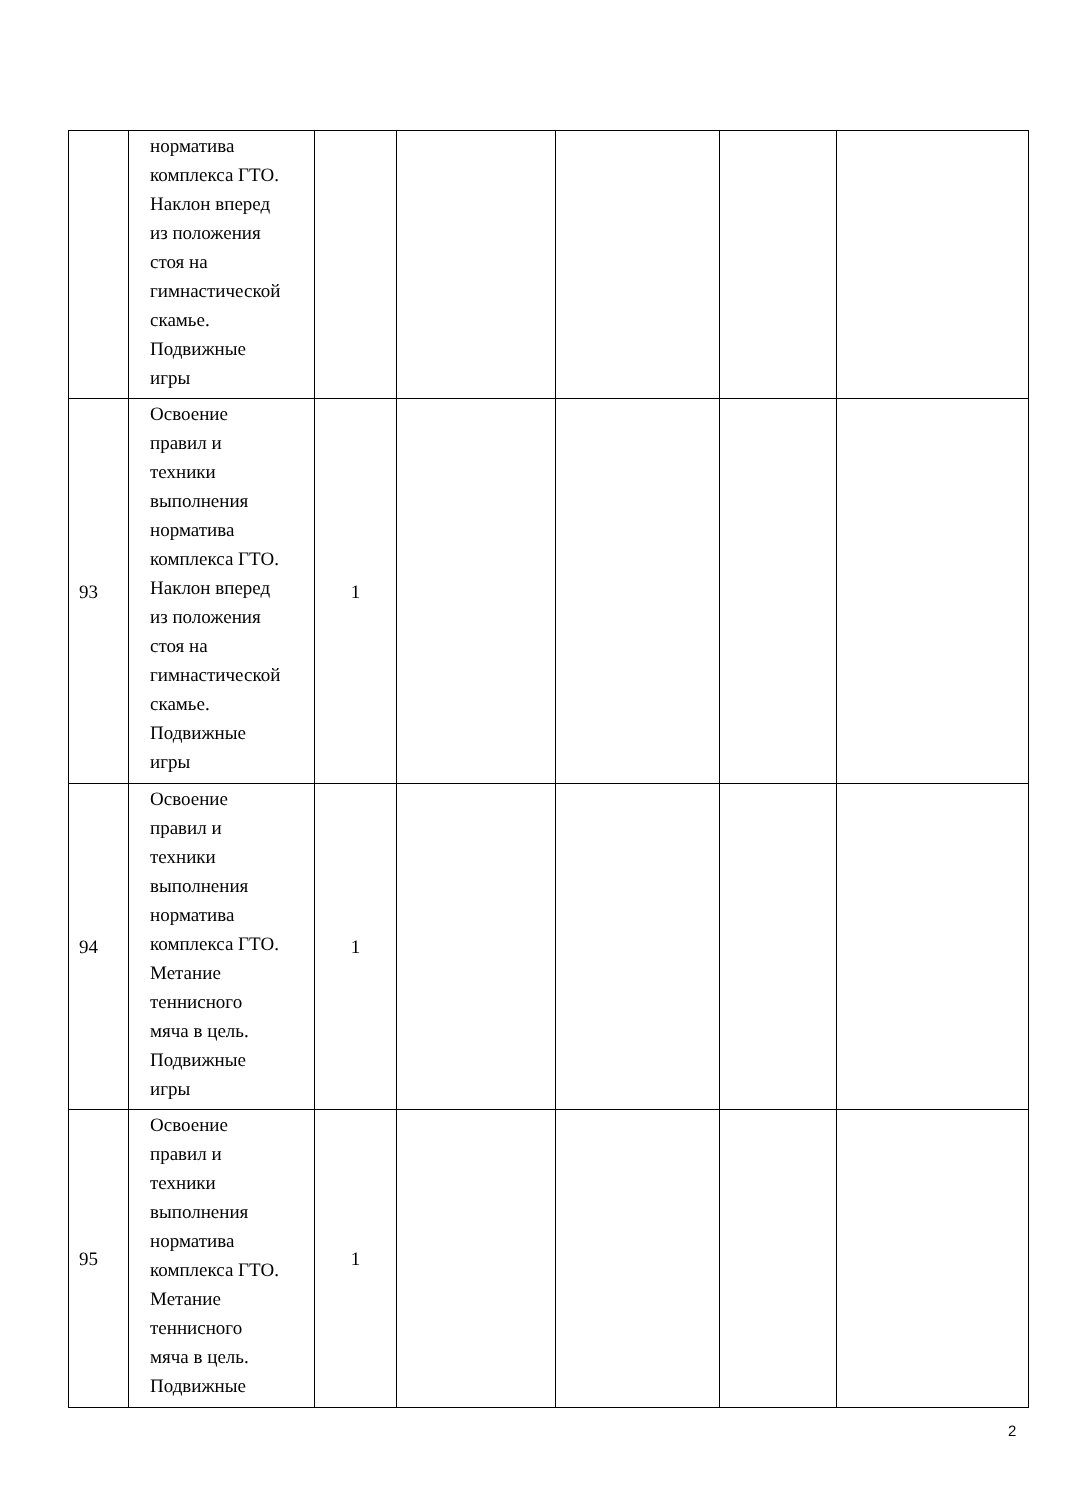| | норматива комплекса ГТО. Наклон вперед из положения стоя на гимнастической скамье. Подвижные игры | | | | | |
| 93 | Освоение правил и техники выполнения норматива комплекса ГТО. Наклон вперед из положения стоя на гимнастической скамье. Подвижные игры | 1 | | | | |
| 94 | Освоение правил и техники выполнения норматива комплекса ГТО. Метание теннисного мяча в цель. Подвижные игры | 1 | | | | |
| 95 | Освоение правил и техники выполнения норматива комплекса ГТО. Метание теннисного мяча в цель. Подвижные | 1 | | | | |
2